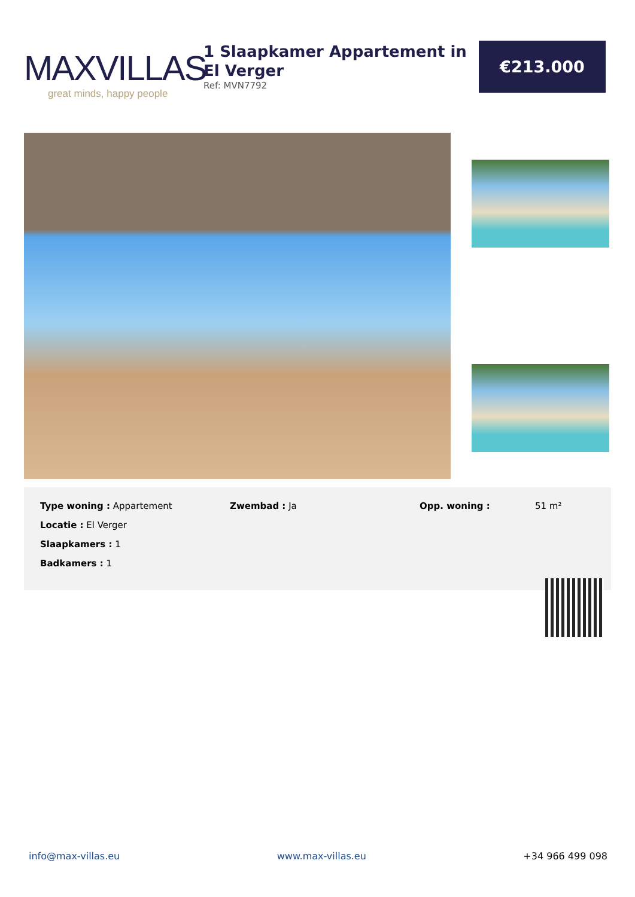MAXVILLAS
great minds, happy people
1 Slaapkamer Appartement in El Verger
Ref: MVN7792
€213.000
Type woning : Appartement
Locatie : El Verger
Slaapkamers : 1
Badkamers : 1
Zwembad : Ja Opp. woning : 51 m²
info@max-villas.eu www.max-villas.eu +34 966 499 098